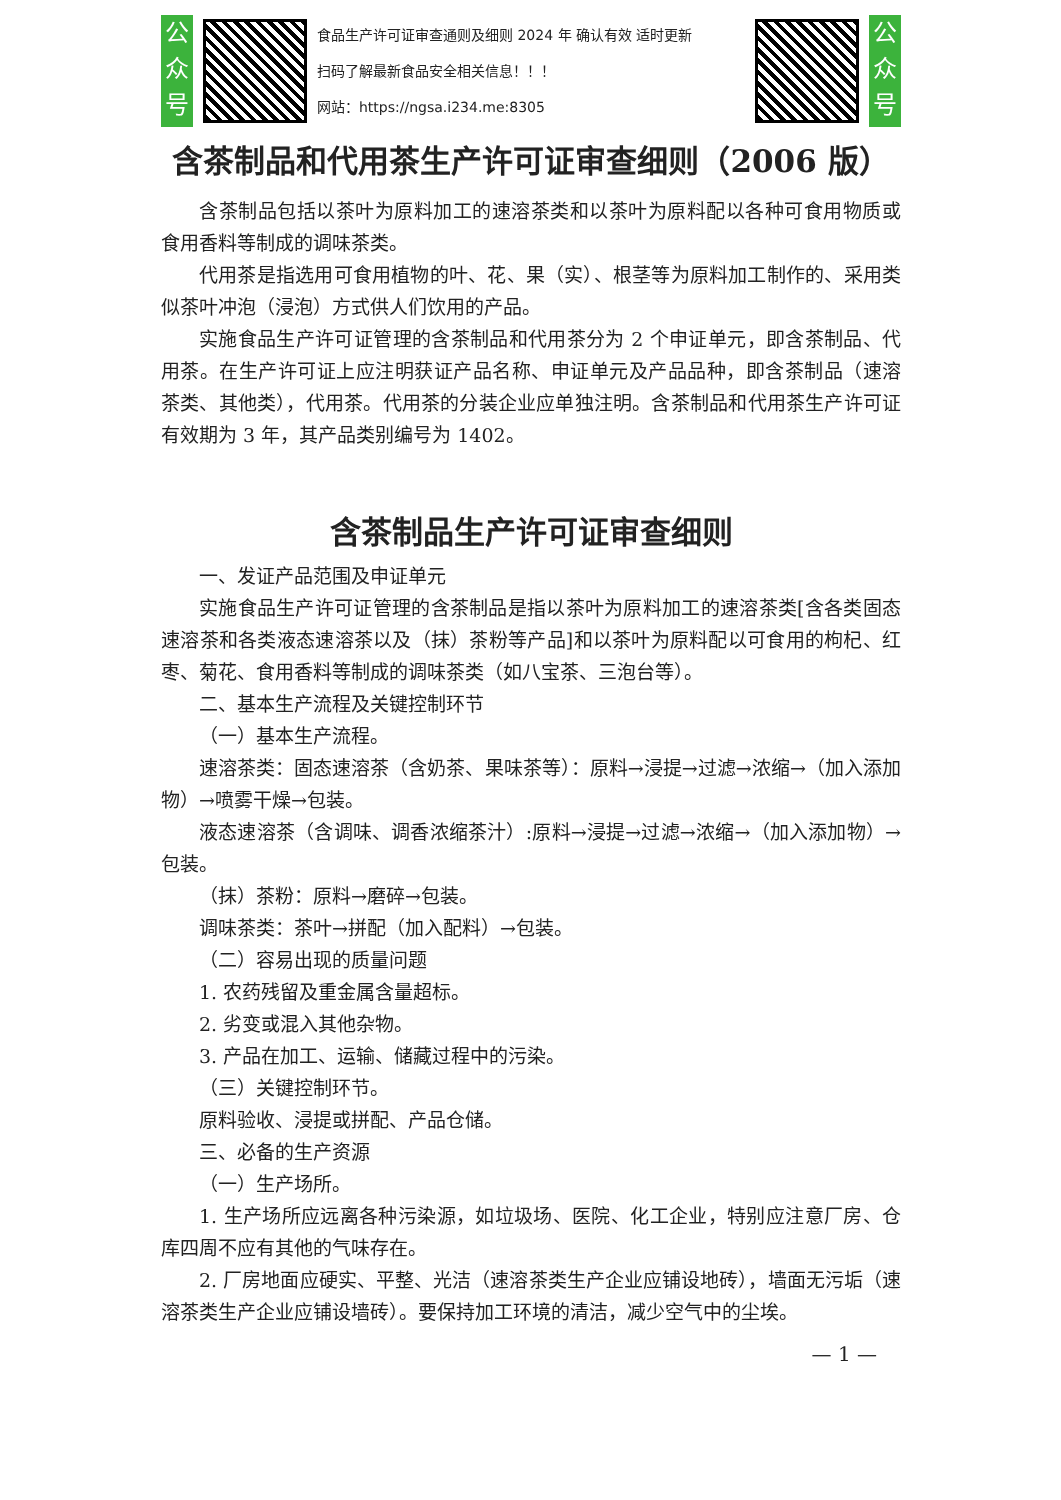公众号
食品生产许可证审查通则及细则 2024 年 确认有效 适时更新
扫码了解最新食品安全相关信息！！！
网站：https://ngsa.i234.me:8305
公众号
含茶制品和代用茶生产许可证审查细则（2006 版）
含茶制品包括以茶叶为原料加工的速溶茶类和以茶叶为原料配以各种可食用物质或食用香料等制成的调味茶类。
代用茶是指选用可食用植物的叶、花、果（实）、根茎等为原料加工制作的、采用类似茶叶冲泡（浸泡）方式供人们饮用的产品。
实施食品生产许可证管理的含茶制品和代用茶分为 2 个申证单元，即含茶制品、代用茶。在生产许可证上应注明获证产品名称、申证单元及产品品种，即含茶制品（速溶茶类、其他类），代用茶。代用茶的分装企业应单独注明。含茶制品和代用茶生产许可证有效期为 3 年，其产品类别编号为 1402。
含茶制品生产许可证审查细则
一、发证产品范围及申证单元
实施食品生产许可证管理的含茶制品是指以茶叶为原料加工的速溶茶类[含各类固态速溶茶和各类液态速溶茶以及（抹）茶粉等产品]和以茶叶为原料配以可食用的枸杞、红枣、菊花、食用香料等制成的调味茶类（如八宝茶、三泡台等）。
二、基本生产流程及关键控制环节
（一）基本生产流程。
速溶茶类：固态速溶茶（含奶茶、果味茶等）：原料→浸提→过滤→浓缩→（加入添加物）→喷雾干燥→包装。
液态速溶茶（含调味、调香浓缩茶汁）:原料→浸提→过滤→浓缩→（加入添加物）→包装。
（抹）茶粉：原料→磨碎→包装。
调味茶类：茶叶→拼配（加入配料）→包装。
（二）容易出现的质量问题
1. 农药残留及重金属含量超标。
2. 劣变或混入其他杂物。
3. 产品在加工、运输、储藏过程中的污染。
（三）关键控制环节。
原料验收、浸提或拼配、产品仓储。
三、必备的生产资源
（一）生产场所。
1. 生产场所应远离各种污染源，如垃圾场、医院、化工企业，特别应注意厂房、仓库四周不应有其他的气味存在。
2. 厂房地面应硬实、平整、光洁（速溶茶类生产企业应铺设地砖），墙面无污垢（速溶茶类生产企业应铺设墙砖）。要保持加工环境的清洁，减少空气中的尘埃。
— 1 —